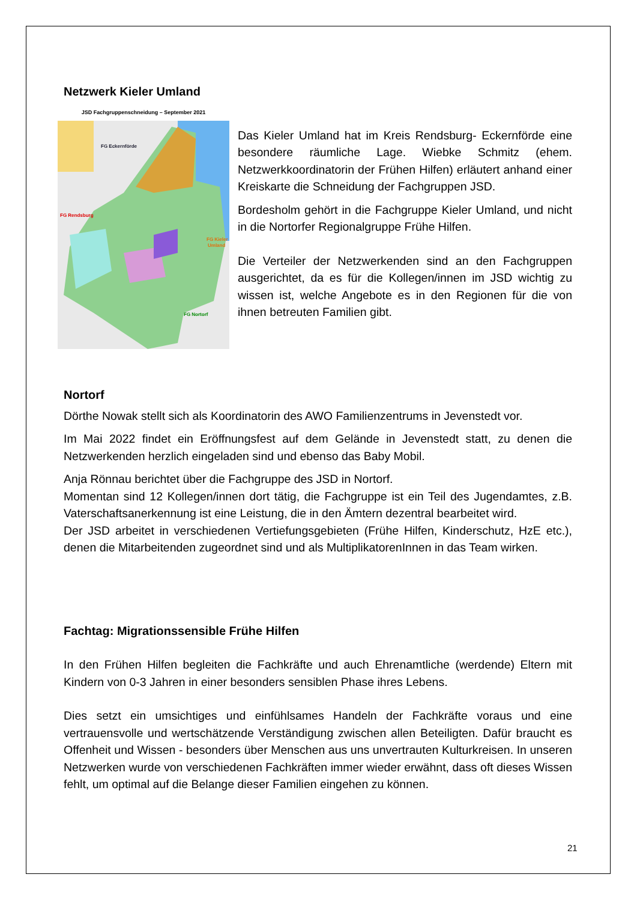Netzwerk Kieler Umland
JSD Fachgruppenschneidung – September 2021
FG Eckernförde
FG Rendsburg
FG Kieler
Umland
FG Nortorf
Das Kieler Umland hat im Kreis Rendsburg- Eckernförde eine besondere räumliche Lage. Wiebke Schmitz (ehem. Netzwerkkoordinatorin der Frühen Hilfen) erläutert anhand einer Kreiskarte die Schneidung der Fachgruppen JSD.
Bordesholm gehört in die Fachgruppe Kieler Umland, und nicht in die Nortorfer Regionalgruppe Frühe Hilfen.
Die Verteiler der Netzwerkenden sind an den Fachgruppen ausgerichtet, da es für die Kollegen/innen im JSD wichtig zu wissen ist, welche Angebote es in den Regionen für die von ihnen betreuten Familien gibt.
Nortorf
Dörthe Nowak stellt sich als Koordinatorin des AWO Familienzentrums in Jevenstedt vor.
Im Mai 2022 findet ein Eröffnungsfest auf dem Gelände in Jevenstedt statt, zu denen die Netzwerkenden herzlich eingeladen sind und ebenso das Baby Mobil.
Anja Rönnau berichtet über die Fachgruppe des JSD in Nortorf.
Momentan sind 12 Kollegen/innen dort tätig, die Fachgruppe ist ein Teil des Jugendamtes, z.B. Vaterschaftsanerkennung ist eine Leistung, die in den Ämtern dezentral bearbeitet wird.
Der JSD arbeitet in verschiedenen Vertiefungsgebieten (Frühe Hilfen, Kinderschutz, HzE etc.), denen die Mitarbeitenden zugeordnet sind und als MultiplikatorenInnen in das Team wirken.
Fachtag: Migrationssensible Frühe Hilfen
In den Frühen Hilfen begleiten die Fachkräfte und auch Ehrenamtliche (werdende) Eltern mit Kindern von 0-3 Jahren in einer besonders sensiblen Phase ihres Lebens.
Dies setzt ein umsichtiges und einfühlsames Handeln der Fachkräfte voraus und eine vertrauensvolle und wertschätzende Verständigung zwischen allen Beteiligten. Dafür braucht es Offenheit und Wissen - besonders über Menschen aus uns unvertrauten Kulturkreisen. In unseren Netzwerken wurde von verschiedenen Fachkräften immer wieder erwähnt, dass oft dieses Wissen fehlt, um optimal auf die Belange dieser Familien eingehen zu können.
21